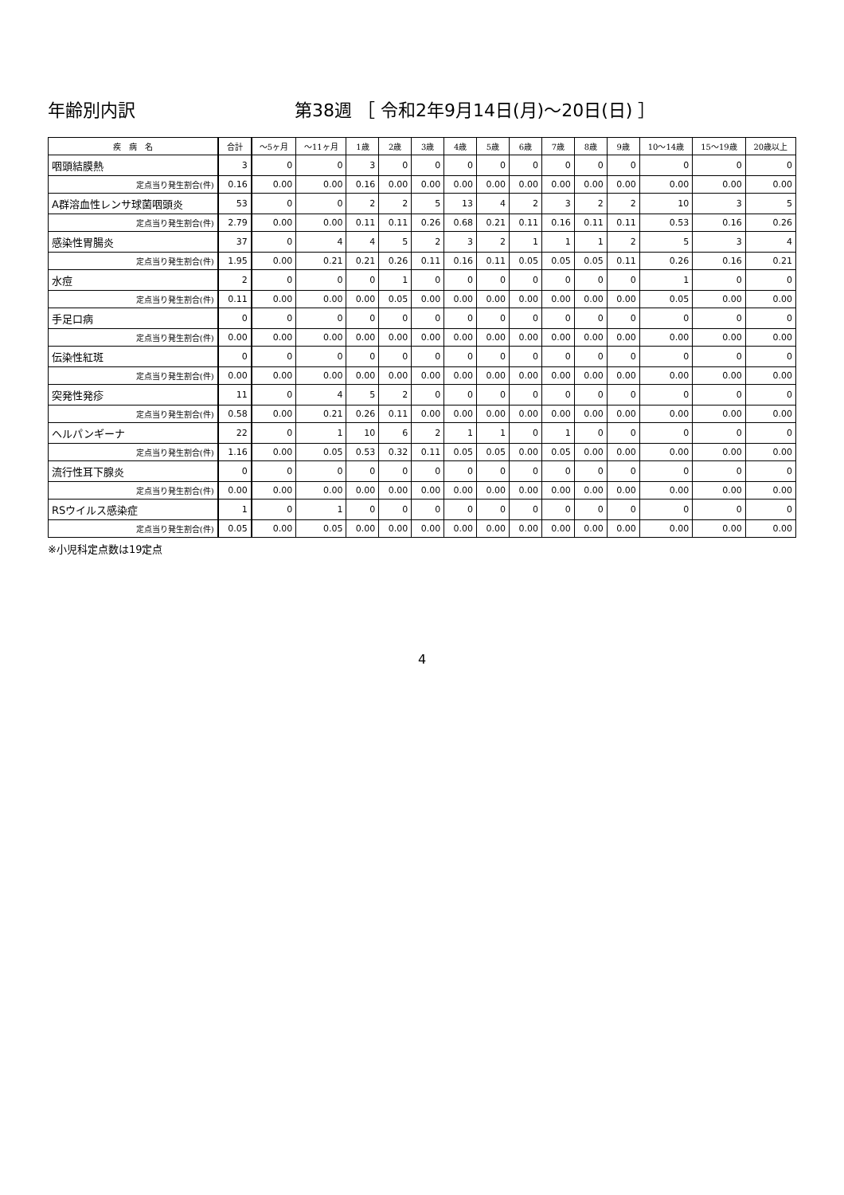年齢別内訳 第38週 ［ 令和2年9月14日(月)～20日(日) ］
| 疾 病 名 | 合計 | ～5ヶ月 | ～11ヶ月 | 1歳 | 2歳 | 3歳 | 4歳 | 5歳 | 6歳 | 7歳 | 8歳 | 9歳 | 10～14歳 | 15～19歳 | 20歳以上 |
| --- | --- | --- | --- | --- | --- | --- | --- | --- | --- | --- | --- | --- | --- | --- | --- |
| 咽頭結膜熱 | 3 | 0 | 0 | 3 | 0 | 0 | 0 | 0 | 0 | 0 | 0 | 0 | 0 | 0 | 0 |
| 定点当り発生割合(件) | 0.16 | 0.00 | 0.00 | 0.16 | 0.00 | 0.00 | 0.00 | 0.00 | 0.00 | 0.00 | 0.00 | 0.00 | 0.00 | 0.00 | 0.00 |
| A群溶血性レンサ球菌咽頭炎 | 53 | 0 | 0 | 2 | 2 | 5 | 13 | 4 | 2 | 3 | 2 | 2 | 10 | 3 | 5 |
| 定点当り発生割合(件) | 2.79 | 0.00 | 0.00 | 0.11 | 0.11 | 0.26 | 0.68 | 0.21 | 0.11 | 0.16 | 0.11 | 0.11 | 0.53 | 0.16 | 0.26 |
| 感染性胃腸炎 | 37 | 0 | 4 | 4 | 5 | 2 | 3 | 2 | 1 | 1 | 1 | 2 | 5 | 3 | 4 |
| 定点当り発生割合(件) | 1.95 | 0.00 | 0.21 | 0.21 | 0.26 | 0.11 | 0.16 | 0.11 | 0.05 | 0.05 | 0.05 | 0.11 | 0.26 | 0.16 | 0.21 |
| 水痘 | 2 | 0 | 0 | 0 | 1 | 0 | 0 | 0 | 0 | 0 | 0 | 0 | 1 | 0 | 0 |
| 定点当り発生割合(件) | 0.11 | 0.00 | 0.00 | 0.00 | 0.05 | 0.00 | 0.00 | 0.00 | 0.00 | 0.00 | 0.00 | 0.00 | 0.05 | 0.00 | 0.00 |
| 手足口病 | 0 | 0 | 0 | 0 | 0 | 0 | 0 | 0 | 0 | 0 | 0 | 0 | 0 | 0 | 0 |
| 定点当り発生割合(件) | 0.00 | 0.00 | 0.00 | 0.00 | 0.00 | 0.00 | 0.00 | 0.00 | 0.00 | 0.00 | 0.00 | 0.00 | 0.00 | 0.00 | 0.00 |
| 伝染性紅斑 | 0 | 0 | 0 | 0 | 0 | 0 | 0 | 0 | 0 | 0 | 0 | 0 | 0 | 0 | 0 |
| 定点当り発生割合(件) | 0.00 | 0.00 | 0.00 | 0.00 | 0.00 | 0.00 | 0.00 | 0.00 | 0.00 | 0.00 | 0.00 | 0.00 | 0.00 | 0.00 | 0.00 |
| 突発性発疹 | 11 | 0 | 4 | 5 | 2 | 0 | 0 | 0 | 0 | 0 | 0 | 0 | 0 | 0 | 0 |
| 定点当り発生割合(件) | 0.58 | 0.00 | 0.21 | 0.26 | 0.11 | 0.00 | 0.00 | 0.00 | 0.00 | 0.00 | 0.00 | 0.00 | 0.00 | 0.00 | 0.00 |
| ヘルパンギーナ | 22 | 0 | 1 | 10 | 6 | 2 | 1 | 1 | 0 | 1 | 0 | 0 | 0 | 0 | 0 |
| 定点当り発生割合(件) | 1.16 | 0.00 | 0.05 | 0.53 | 0.32 | 0.11 | 0.05 | 0.05 | 0.00 | 0.05 | 0.00 | 0.00 | 0.00 | 0.00 | 0.00 |
| 流行性耳下腺炎 | 0 | 0 | 0 | 0 | 0 | 0 | 0 | 0 | 0 | 0 | 0 | 0 | 0 | 0 | 0 |
| 定点当り発生割合(件) | 0.00 | 0.00 | 0.00 | 0.00 | 0.00 | 0.00 | 0.00 | 0.00 | 0.00 | 0.00 | 0.00 | 0.00 | 0.00 | 0.00 | 0.00 |
| RSウイルス感染症 | 1 | 0 | 1 | 0 | 0 | 0 | 0 | 0 | 0 | 0 | 0 | 0 | 0 | 0 | 0 |
| 定点当り発生割合(件) | 0.05 | 0.00 | 0.05 | 0.00 | 0.00 | 0.00 | 0.00 | 0.00 | 0.00 | 0.00 | 0.00 | 0.00 | 0.00 | 0.00 | 0.00 |
※小児科定点数は19定点
4